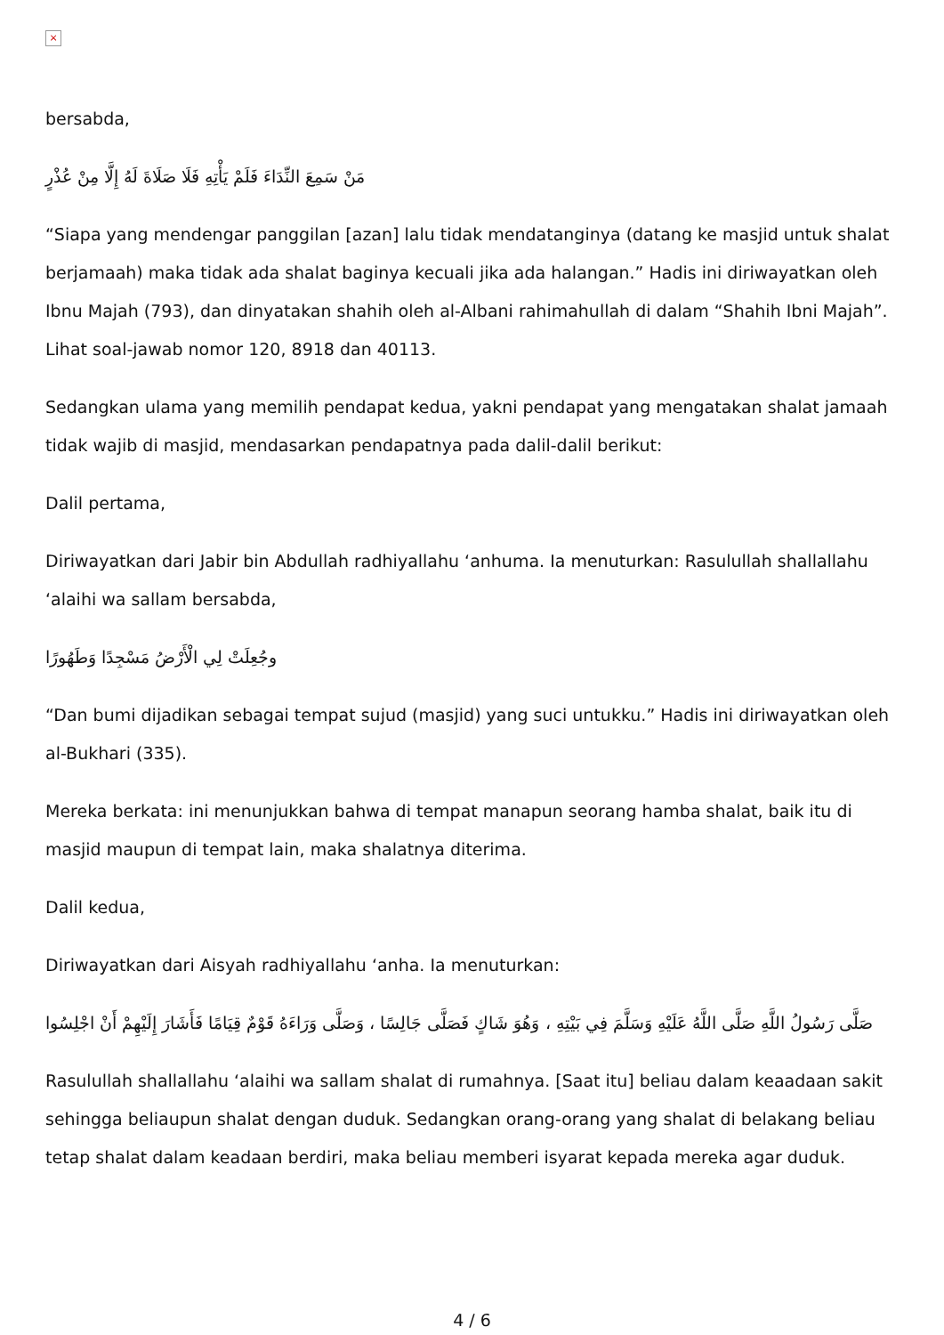×
bersabda,
مَنْ سَمِعَ النِّدَاءَ فَلَمْ يَأْتِهِ فَلَا صَلَاةَ لَهُ إِلَّا مِنْ عُذْرٍ
“Siapa yang mendengar panggilan [azan] lalu tidak mendatanginya (datang ke masjid untuk shalat berjamaah) maka tidak ada shalat baginya kecuali jika ada halangan.” Hadis ini diriwayatkan oleh Ibnu Majah (793), dan dinyatakan shahih oleh al-Albani rahimahullah di dalam “Shahih Ibni Majah”. Lihat soal-jawab nomor 120, 8918 dan 40113.
Sedangkan ulama yang memilih pendapat kedua, yakni pendapat yang mengatakan shalat jamaah tidak wajib di masjid, mendasarkan pendapatnya pada dalil-dalil berikut:
Dalil pertama,
Diriwayatkan dari Jabir bin Abdullah radhiyallahu ‘anhuma. Ia menuturkan: Rasulullah shallallahu ‘alaihi wa sallam bersabda,
وجُعِلَتْ لِي الْأَرْضُ مَسْجِدًا وَطَهُورًا
“Dan bumi dijadikan sebagai tempat sujud (masjid) yang suci untukku.” Hadis ini diriwayatkan oleh al-Bukhari (335).
Mereka berkata: ini menunjukkan bahwa di tempat manapun seorang hamba shalat, baik itu di masjid maupun di tempat lain, maka shalatnya diterima.
Dalil kedua,
Diriwayatkan dari Aisyah radhiyallahu ‘anha. Ia menuturkan:
صَلَّى رَسُولُ اللَّهِ صَلَّى اللَّهُ عَلَيْهِ وَسَلَّمَ فِي بَيْتِهِ ، وَهُوَ شَاكٍ فَصَلَّى جَالِسًا ، وَصَلَّى وَرَاءَهُ قَوْمٌ قِيَامًا فَأَشَارَ إِلَيْهِمْ أَنْ اجْلِسُوا
Rasulullah shallallahu ‘alaihi wa sallam shalat di rumahnya. [Saat itu] beliau dalam keaadaan sakit sehingga beliaupun shalat dengan duduk. Sedangkan orang-orang yang shalat di belakang beliau tetap shalat dalam keadaan berdiri, maka beliau memberi isyarat kepada mereka agar duduk.
4 / 6